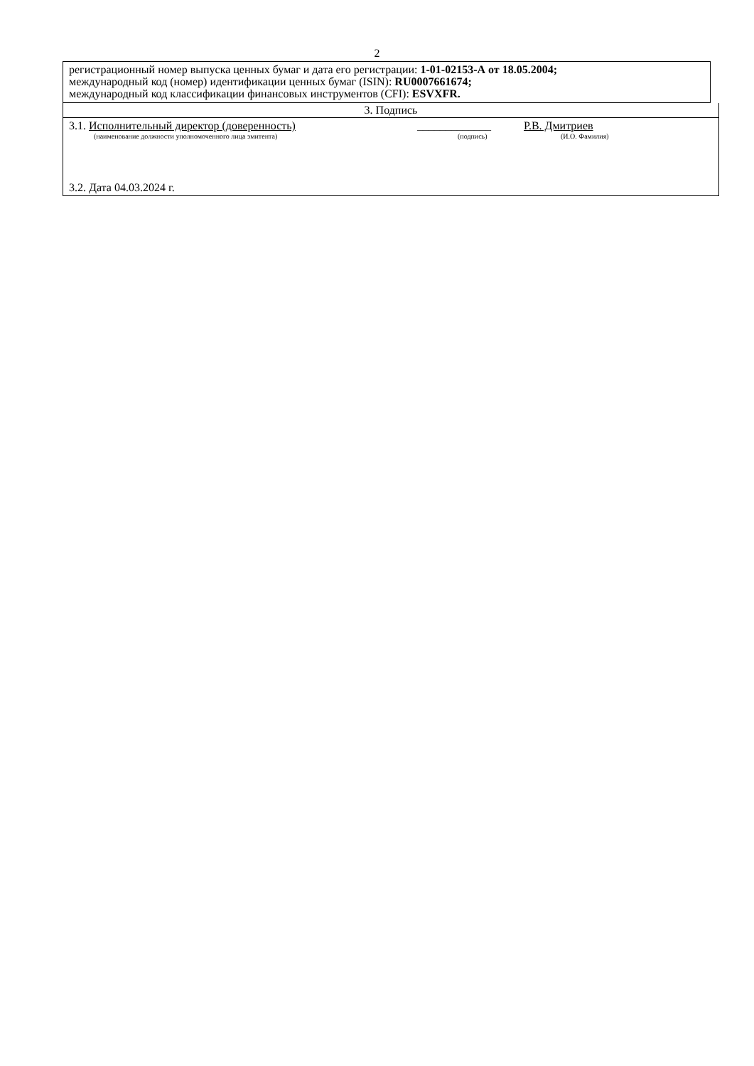2
регистрационный номер выпуска ценных бумаг и дата его регистрации: 1-01-02153-А от 18.05.2004;
международный код (номер) идентификации ценных бумаг (ISIN): RU0007661674;
международный код классификации финансовых инструментов (CFI): ESVXFR.
3. Подпись
3.1. Исполнительный директор (доверенность) _____________ Р.В. Дмитриев
(наименование должности уполномоченного лица эмитента) (подпись) (И.О. Фамилия)
3.2. Дата 04.03.2024 г.